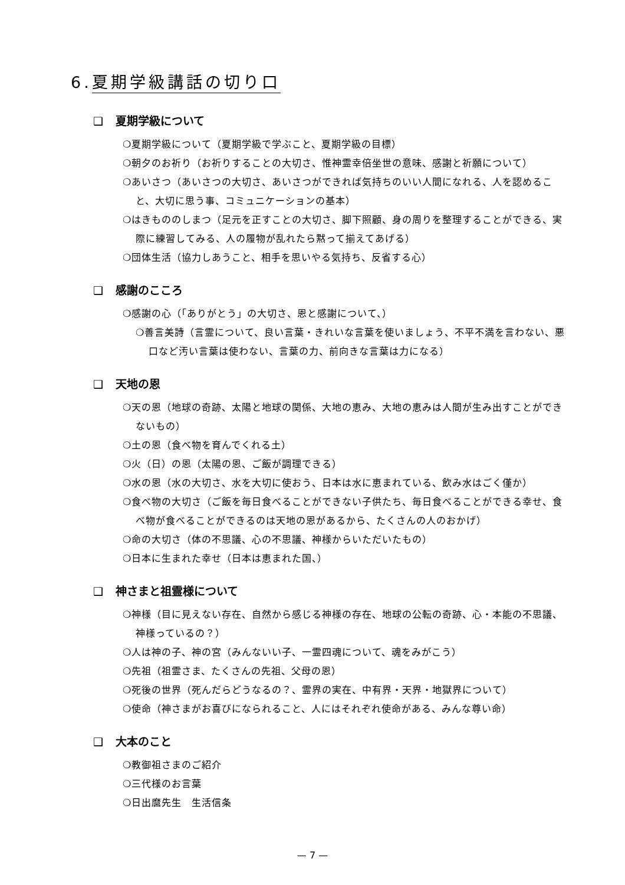6.夏期学級講話の切り口
❑ 夏期学級について
❍夏期学級について（夏期学級で学ぶこと、夏期学級の目標）
❍朝夕のお祈り（お祈りすることの大切さ、惟神霊幸倍坐世の意味、感謝と祈願について）
❍あいさつ（あいさつの大切さ、あいさつができれば気持ちのいい人間になれる、人を認めること、大切に思う事、コミュニケーションの基本）
❍はきもののしまつ（足元を正すことの大切さ、脚下照顧、身の周りを整理することができる、実際に練習してみる、人の履物が乱れたら黙って揃えてあげる）
❍団体生活（協力しあうこと、相手を思いやる気持ち、反省する心）
❑ 感謝のこころ
❍感謝の心（「ありがとう」の大切さ、恩と感謝について、）
❍善言美詩（言霊について、良い言葉・きれいな言葉を使いましょう、不平不満を言わない、悪口など汚い言葉は使わない、言葉の力、前向きな言葉は力になる）
❑ 天地の恩
❍天の恩（地球の奇跡、太陽と地球の関係、大地の恵み、大地の恵みは人間が生み出すことができないもの）
❍土の恩（食べ物を育んでくれる土）
❍火（日）の恩（太陽の恩、ご飯が調理できる）
❍水の恩（水の大切さ、水を大切に使おう、日本は水に恵まれている、飲み水はごく僅か）
❍食べ物の大切さ（ご飯を毎日食べることができない子供たち、毎日食べることができる幸せ、食べ物が食べることができるのは天地の恩があるから、たくさんの人のおかげ）
❍命の大切さ（体の不思議、心の不思議、神様からいただいたもの）
❍日本に生まれた幸せ（日本は恵まれた国、）
❑ 神さまと祖霊様について
❍神様（目に見えない存在、自然から感じる神様の存在、地球の公転の奇跡、心・本能の不思議、神様っているの？）
❍人は神の子、神の宮（みんないい子、一霊四魂について、魂をみがこう）
❍先祖（祖霊さま、たくさんの先祖、父母の恩）
❍死後の世界（死んだらどうなるの？、霊界の実在、中有界・天界・地獄界について）
❍使命（神さまがお喜びになられること、人にはそれぞれ使命がある、みんな尊い命）
❑ 大本のこと
❍教御祖さまのご紹介
❍三代様のお言葉
❍日出麿先生　生活信条
— 7 —